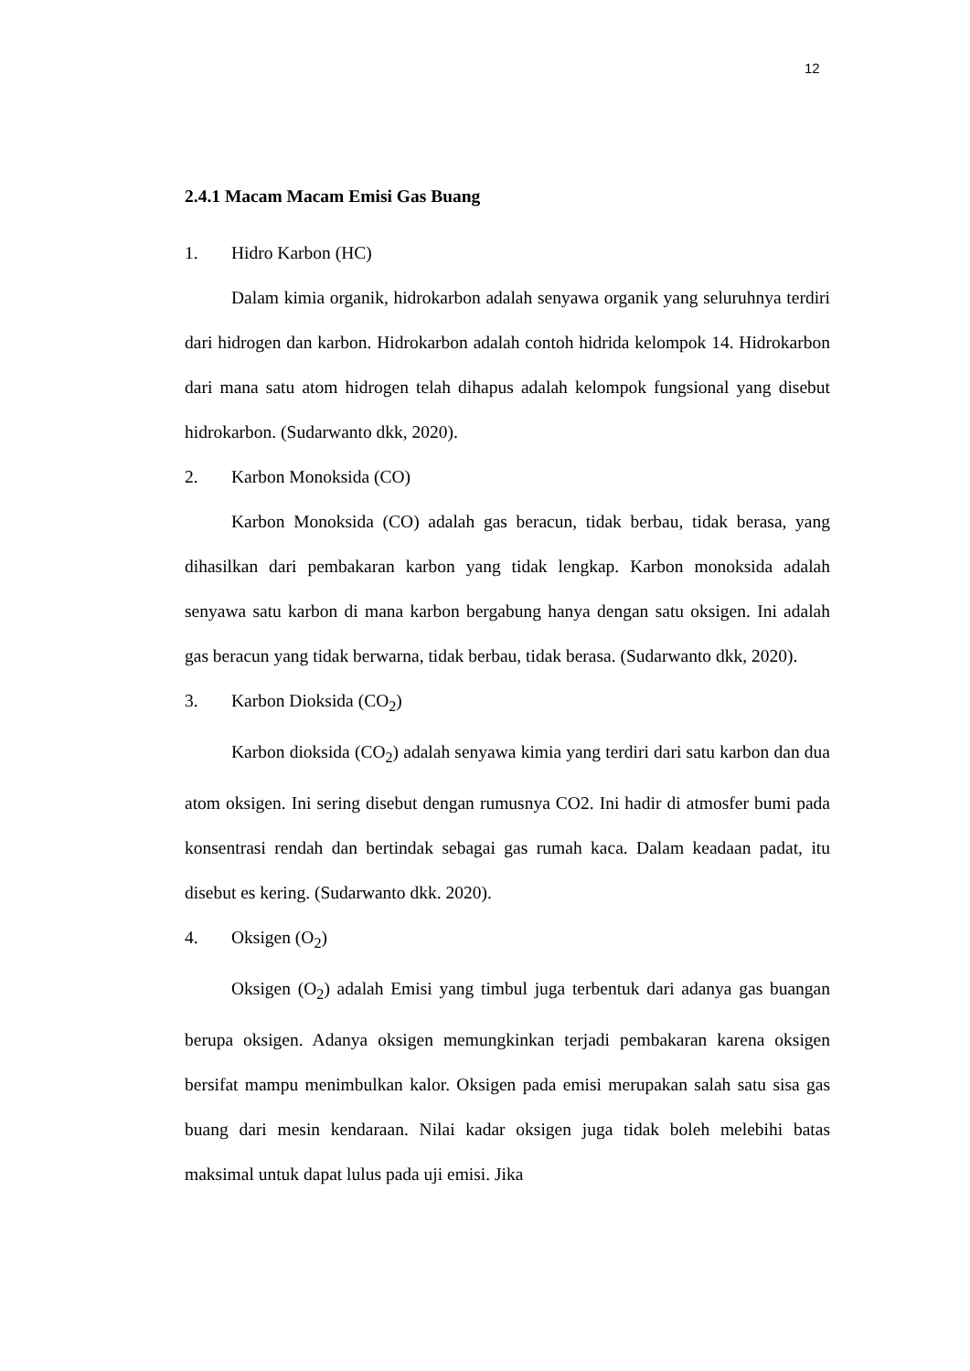12
2.4.1 Macam Macam Emisi Gas Buang
1. Hidro Karbon (HC)
Dalam kimia organik, hidrokarbon adalah senyawa organik yang seluruhnya terdiri dari hidrogen dan karbon. Hidrokarbon adalah contoh hidrida kelompok 14. Hidrokarbon dari mana satu atom hidrogen telah dihapus adalah kelompok fungsional yang disebut hidrokarbon. (Sudarwanto dkk, 2020).
2. Karbon Monoksida (CO)
Karbon Monoksida (CO) adalah gas beracun, tidak berbau, tidak berasa, yang dihasilkan dari pembakaran karbon yang tidak lengkap. Karbon monoksida adalah senyawa satu karbon di mana karbon bergabung hanya dengan satu oksigen. Ini adalah gas beracun yang tidak berwarna, tidak berbau, tidak berasa. (Sudarwanto dkk, 2020).
3. Karbon Dioksida (CO<sub>2</sub>)
Karbon dioksida (CO<sub>2</sub>) adalah senyawa kimia yang terdiri dari satu karbon dan dua atom oksigen. Ini sering disebut dengan rumusnya CO2. Ini hadir di atmosfer bumi pada konsentrasi rendah dan bertindak sebagai gas rumah kaca. Dalam keadaan padat, itu disebut es kering. (Sudarwanto dkk. 2020).
4. Oksigen (O<sub>2</sub>)
Oksigen (O<sub>2</sub>) adalah Emisi yang timbul juga terbentuk dari adanya gas buangan berupa oksigen. Adanya oksigen memungkinkan terjadi pembakaran karena oksigen bersifat mampu menimbulkan kalor. Oksigen pada emisi merupakan salah satu sisa gas buang dari mesin kendaraan. Nilai kadar oksigen juga tidak boleh melebihi batas maksimal untuk dapat lulus pada uji emisi. Jika